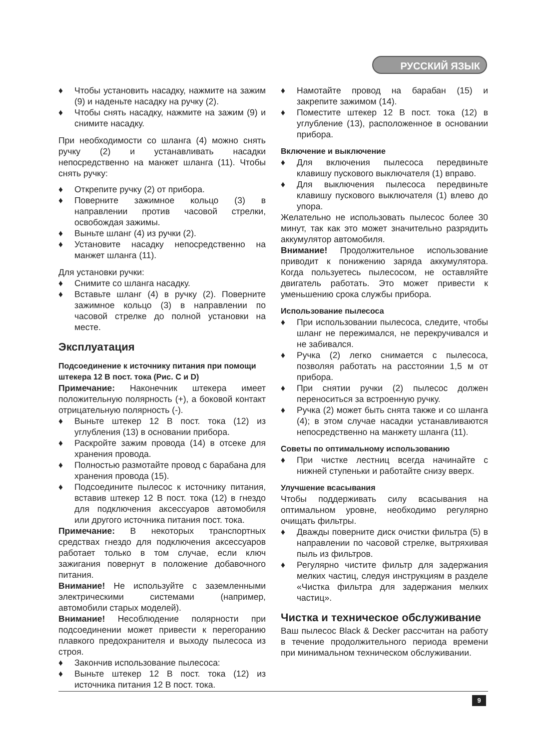РУССКИЙ ЯЗЫК
♦ Чтобы установить насадку, нажмите на зажим (9) и наденьте насадку на ручку (2).
♦ Чтобы снять насадку, нажмите на зажим (9) и снимите насадку.
При необходимости со шланга (4) можно снять ручку (2) и устанавливать насадки непосредственно на манжет шланга (11). Чтобы снять ручку:
♦ Открепите ручку (2) от прибора.
♦ Поверните зажимное кольцо (3) в направлении против часовой стрелки, освобождая зажимы.
♦ Выньте шланг (4) из ручки (2).
♦ Установите насадку непосредственно на манжет шланга (11).
Для установки ручки:
♦ Снимите со шланга насадку.
♦ Вставьте шланг (4) в ручку (2). Поверните зажимное кольцо (3) в направлении по часовой стрелке до полной установки на месте.
Эксплуатация
Подсоединение к источнику питания при помощи штекера 12 В пост. тока (Рис. C и D)
Примечание: Наконечник штекера имеет положительную полярность (+), а боковой контакт отрицательную полярность (-).
♦ Выньте штекер 12 В пост. тока (12) из углубления (13) в основании прибора.
♦ Раскройте зажим провода (14) в отсеке для хранения провода.
♦ Полностью размотайте провод с барабана для хранения провода (15).
♦ Подсоедините пылесос к источнику питания, вставив штекер 12 В пост. тока (12) в гнездо для подключения аксессуаров автомобиля или другого источника питания пост. тока.
Примечание: В некоторых транспортных средствах гнездо для подключения аксессуаров работает только в том случае, если ключ зажигания повернут в положение добавочного питания.
Внимание! Не используйте с заземленными электрическими системами (например, автомобили старых моделей).
Внимание! Несоблюдение полярности при подсоединении может привести к перегоранию плавкого предохранителя и выходу пылесоса из строя.
♦ Закончив использование пылесоса:
♦ Выньте штекер 12 В пост. тока (12) из источника питания 12 В пост. тока.
♦ Намотайте провод на барабан (15) и закрепите зажимом (14).
♦ Поместите штекер 12 В пост. тока (12) в углубление (13), расположенное в основании прибора.
Включение и выключение
♦ Для включения пылесоса передвиньте клавишу пускового выключателя (1) вправо.
♦ Для выключения пылесоса передвиньте клавишу пускового выключателя (1) влево до упора.
Желательно не использовать пылесос более 30 минут, так как это может значительно разрядить аккумулятор автомобиля.
Внимание! Продолжительное использование приводит к понижению заряда аккумулятора. Когда пользуетесь пылесосом, не оставляйте двигатель работать. Это может привести к уменьшению срока службы прибора.
Использование пылесоса
♦ При использовании пылесоса, следите, чтобы шланг не пережимался, не перекручивался и не забивался.
♦ Ручка (2) легко снимается с пылесоса, позволяя работать на расстоянии 1,5 м от прибора.
♦ При снятии ручки (2) пылесос должен переноситься за встроенную ручку.
♦ Ручка (2) может быть снята также и со шланга (4); в этом случае насадки устанавливаются непосредственно на манжету шланга (11).
Советы по оптимальному использованию
♦ При чистке лестниц всегда начинайте с нижней ступеньки и работайте снизу вверх.
Улучшение всасывания
Чтобы поддерживать силу всасывания на оптимальном уровне, необходимо регулярно очищать фильтры.
♦ Дважды поверните диск очистки фильтра (5) в направлении по часовой стрелке, вытряхивая пыль из фильтров.
♦ Регулярно чистите фильтр для задержания мелких частиц, следуя инструкциям в разделе «Чистка фильтра для задержания мелких частиц».
Чистка и техническое обслуживание
Ваш пылесос Black & Decker рассчитан на работу в течение продолжительного периода времени при минимальном техническом обслуживании.
9